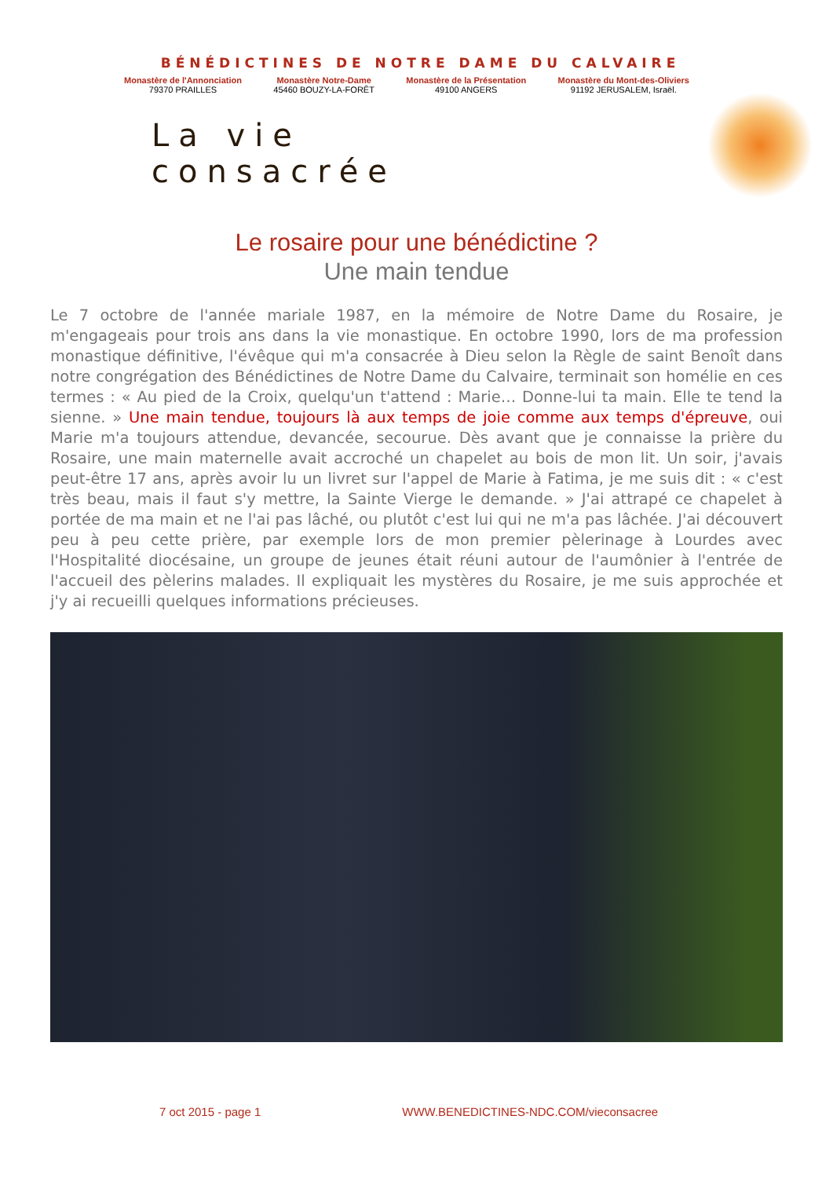BÉNÉDICTINES DE NOTRE DAME DU CALVAIRE
Monastère de l'Annonciation
79370 PRAILLES
Monastère Notre-Dame
45460 BOUZY-LA-FORÊT
Monastère de la Présentation
49100 ANGERS
Monastère du Mont-des-Oliviers
91192 JERUSALEM, Israël.
La vie consacrée
Le rosaire pour une bénédictine ?
Une main tendue
Le 7 octobre de l'année mariale 1987, en la mémoire de Notre Dame du Rosaire, je m'engageais pour trois ans dans la vie monastique. En octobre 1990, lors de ma profession monastique définitive, l'évêque qui m'a consacrée à Dieu selon la Règle de saint Benoît dans notre congrégation des Bénédictines de Notre Dame du Calvaire, terminait son homélie en ces termes : « Au pied de la Croix, quelqu'un t'attend : Marie… Donne-lui ta main. Elle te tend la sienne. » Une main tendue, toujours là aux temps de joie comme aux temps d'épreuve, oui Marie m'a toujours attendue, devancée, secourue. Dès avant que je connaisse la prière du Rosaire, une main maternelle avait accroché un chapelet au bois de mon lit. Un soir, j'avais peut-être 17 ans, après avoir lu un livret sur l'appel de Marie à Fatima, je me suis dit : « c'est très beau, mais il faut s'y mettre, la Sainte Vierge le demande. » J'ai attrapé ce chapelet à portée de ma main et ne l'ai pas lâché, ou plutôt c'est lui qui ne m'a pas lâchée. J'ai découvert peu à peu cette prière, par exemple lors de mon premier pèlerinage à Lourdes avec l'Hospitalité diocésaine, un groupe de jeunes était réuni autour de l'aumônier à l'entrée de l'accueil des pèlerins malades. Il expliquait les mystères du Rosaire, je me suis approchée et j'y ai recueilli quelques informations précieuses.
7 oct 2015 - page 1 WWW.BENEDICTINES-NDC.COM/vieconsacree